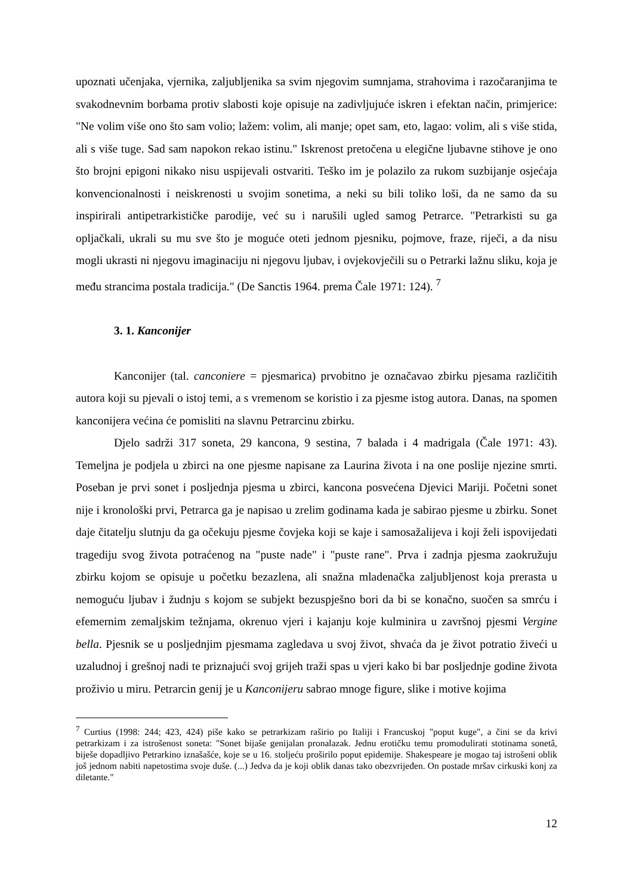upoznati učenjaka, vjernika, zaljubljenika sa svim njegovim sumnjama, strahovima i razočaranjima te svakodnevnim borbama protiv slabosti koje opisuje na zadivljujuće iskren i efektan način, primjerice: "Ne volim više ono što sam volio; lažem: volim, ali manje; opet sam, eto, lagao: volim, ali s više stida, ali s više tuge. Sad sam napokon rekao istinu." Iskrenost pretočena u elegične ljubavne stihove je ono što brojni epigoni nikako nisu uspijevali ostvariti. Teško im je polazilo za rukom suzbijanje osjećaja konvencionalnosti i neiskrenosti u svojim sonetima, a neki su bili toliko loši, da ne samo da su inspirirali antipetrarkističke parodije, već su i narušili ugled samog Petrarce. "Petrarkisti su ga opljačkali, ukrali su mu sve što je moguće oteti jednom pjesniku, pojmove, fraze, riječi, a da nisu mogli ukrasti ni njegovu imaginaciju ni njegovu ljubav, i ovjekovječili su o Petrarki lažnu sliku, koja je među strancima postala tradicija." (De Sanctis 1964. prema Čale 1971: 124). <sup>7</sup>
3. 1. Kanconijer
Kanconijer (tal. canconiere = pjesmarica) prvobitno je označavao zbirku pjesama različitih autora koji su pjevali o istoj temi, a s vremenom se koristio i za pjesme istog autora. Danas, na spomen kanconijera većina će pomisliti na slavnu Petrarcinu zbirku.
Djelo sadrži 317 soneta, 29 kancona, 9 sestina, 7 balada i 4 madrigala (Čale 1971: 43). Temeljna je podjela u zbirci na one pjesme napisane za Laurina života i na one poslije njezine smrti. Poseban je prvi sonet i posljednja pjesma u zbirci, kancona posvećena Djevici Mariji. Početni sonet nije i kronološki prvi, Petrarca ga je napisao u zrelim godinama kada je sabirao pjesme u zbirku. Sonet daje čitatelju slutnju da ga očekuju pjesme čovjeka koji se kaje i samosažalijeva i koji želi ispovijedati tragediju svog života potraćenog na "puste nade" i "puste rane". Prva i zadnja pjesma zaokružuju zbirku kojom se opisuje u početku bezazlena, ali snažna mladenačka zaljubljenost koja prerasta u nemoguću ljubav i žudnju s kojom se subjekt bezuspješno bori da bi se konačno, suočen sa smrću i efemernim zemaljskim težnjama, okrenuo vjeri i kajanju koje kulminira u završnoj pjesmi Vergine bella. Pjesnik se u posljednjim pjesmama zagledava u svoj život, shvaća da je život potratio živeći u uzaludnoj i grešnoj nadi te priznajući svoj grijeh traži spas u vjeri kako bi bar posljednje godine života proživio u miru. Petrarcin genij je u Kanconijeru sabrao mnoge figure, slike i motive kojima
<sup>7</sup> Curtius (1998: 244; 423, 424) piše kako se petrarkizam raširio po Italiji i Francuskoj "poput kuge", a čini se da krivi petrarkizam i za istrošenost soneta: "Sonet bijaše genijalan pronalazak. Jednu erotičku temu promodulirati stotinama sonetâ, biješe dopadljivo Petrarkino iznašašće, koje se u 16. stoljeću proširilo poput epidemije. Shakespeare je mogao taj istrošeni oblik još jednom nabiti napetostima svoje duše. (...) Jedva da je koji oblik danas tako obezvrijeđen. On postade mršav cirkuski konj za diletante."
12